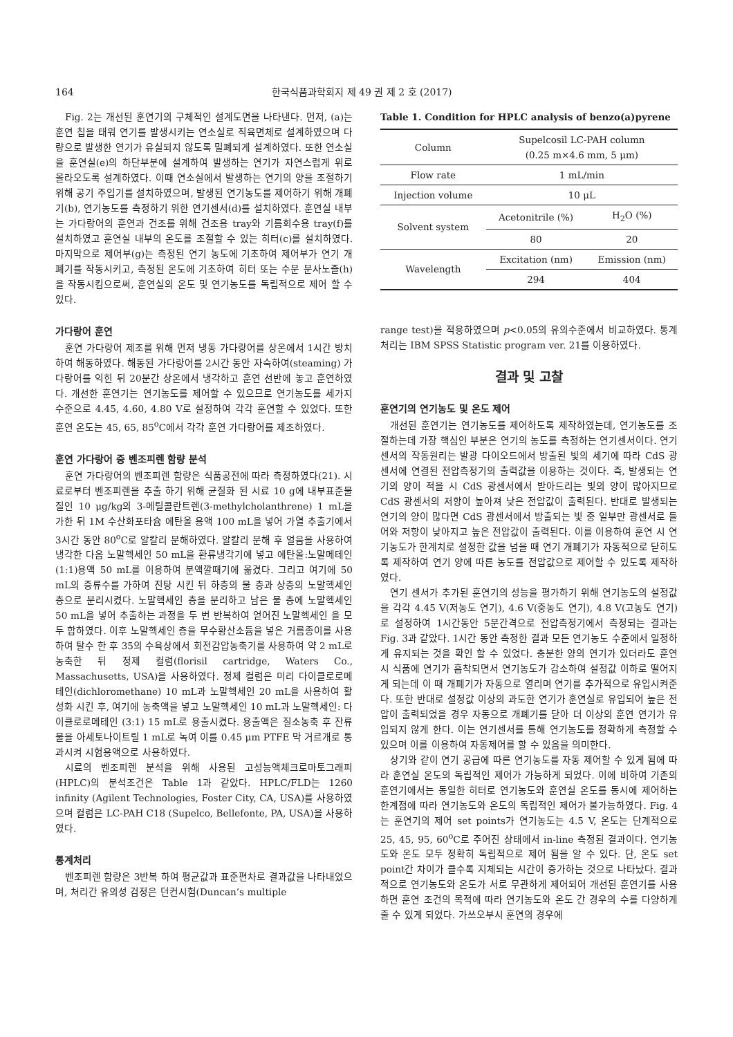164 한국식품과학회지 제 49 권 제 2 호 (2017)
Fig. 2는 개선된 훈연기의 구체적인 설계도면을 나타낸다. 먼저, (a)는 훈연 칩을 태워 연기를 발생시키는 연소실로 직육면체로 설계하였으며 다량으로 발생한 연기가 유실되지 않도록 밀폐되게 설계하였다. 또한 연소실을 훈연실(e)의 하단부분에 설계하여 발생하는 연기가 자연스럽게 위로 올라오도록 설계하였다. 이때 연소실에서 발생하는 연기의 양을 조절하기 위해 공기 주입기를 설치하였으며, 발생된 연기농도를 제어하기 위해 개폐기(b), 연기농도를 측정하기 위한 연기센서(d)를 설치하였다. 훈연실 내부는 가다랑어의 훈연과 건조를 위해 건조용 tray와 기름회수용 tray(f)를 설치하였고 훈연실 내부의 온도를 조절할 수 있는 히터(c)를 설치하였다. 마지막으로 제어부(g)는 측정된 연기 농도에 기초하여 제어부가 연기 개폐기를 작동시키고, 측정된 온도에 기초하여 히터 또는 수분 분사노즐(h)을 작동시킴으로써, 훈연실의 온도 및 연기농도를 독립적으로 제어 할 수 있다.
가다랑어 훈연
훈연 가다랑어 제조를 위해 먼저 냉동 가다랑어를 상온에서 1시간 방치하여 해동하였다. 해동된 가다랑어를 2시간 동안 자숙하여(steaming) 가다랑어를 익힌 뒤 20분간 상온에서 냉각하고 훈연 선반에 놓고 훈연하였다. 개선한 훈연기는 연기농도를 제어할 수 있으므로 연기농도를 세가지 수준으로 4.45, 4.60, 4.80 V로 설정하여 각각 훈연할 수 있었다. 또한 훈연 온도는 45, 65, 85<sup>o</sup>C에서 각각 훈연 가다랑어를 제조하였다.
훈연 가다랑어 중 벤조피렌 함량 분석
훈연 가다랑어의 벤조피렌 함량은 식품공전에 따라 측정하였다(21). 시료로부터 벤조피렌을 추출 하기 위해 균질화 된 시료 10 g에 내부표준물질인 10 μg/kg의 3-메틸콜란트렌(3-methylcholanthrene) 1 mL을 가한 뒤 1M 수산화포타슘 에탄올 용액 100 mL을 넣어 가열 추출기에서 3시간 동안 80<sup>o</sup>C로 알칼리 분해하였다. 알칼리 분해 후 얼음을 사용하여 냉각한 다음 노말헥세인 50 mL을 환류냉각기에 넣고 에탄올:노말메테인(1:1)용액 50 mL를 이용하여 분액깔때기에 옮겼다. 그리고 여기에 50 mL의 증류수를 가하여 진탕 시킨 뒤 하층의 물 층과 상층의 노말헥세인 층으로 분리시켰다. 노말헥세인 층을 분리하고 남은 물 층에 노말헥세인 50 mL을 넣어 추출하는 과정을 두 번 반복하여 얻어진 노말헥세인 을 모두 합하였다. 이후 노말헥세인 층을 무수황산소듐을 넣은 거름종이를 사용하여 탈수 한 후 35의 수욕상에서 회전감압농축기를 사용하여 약 2 mL로 농축한 뒤 정제 컬럼(florisil cartridge, Waters Co., Massachusetts, USA)을 사용하였다. 정제 컬럼은 미리 다이클로로메테인(dichloromethane) 10 mL과 노말헥세인 20 mL을 사용하여 활성화 시킨 후, 여기에 농축액을 넣고 노말헥세인 10 mL과 노말헥세인: 다이클로로메테인 (3:1) 15 mL로 용출시켰다. 용출액은 질소농축 후 잔류물을 아세토나이트릴 1 mL로 녹여 이를 0.45 μm PTFE 막 거르개로 통과시켜 시험용액으로 사용하였다.
시료의 벤조피렌 분석을 위해 사용된 고성능액체크로마토그래피(HPLC)의 분석조건은 Table 1과 같았다. HPLC/FLD는 1260 infinity (Agilent Technologies, Foster City, CA, USA)를 사용하였으며 컬럼은 LC-PAH C18 (Supelco, Bellefonte, PA, USA)을 사용하였다.
통계처리
벤조피렌 함량은 3반복 하여 평균값과 표준편차로 결과값을 나타내었으며, 처리간 유의성 검정은 던컨시험(Duncan’s multiple
Table 1. Condition for HPLC analysis of benzo(a)pyrene
| Column | Supelcosil LC-PAH column (0.25 m×4.6 mm, 5 μm) | |
| Flow rate | 1 mL/min | |
| Injection volume | 10 μL | |
| Solvent system | Acetonitrile (%) | H<sub>2</sub>O (%) |
| | 80 | 20 |
| Wavelength | Excitation (nm) | Emission (nm) |
| | 294 | 404 |
range test)을 적용하였으며 p<0.05의 유의수준에서 비교하였다. 통계처리는 IBM SPSS Statistic program ver. 21를 이용하였다.
결과 및 고찰
훈연기의 연기농도 및 온도 제어
개선된 훈연기는 연기농도를 제어하도록 제작하였는데, 연기농도를 조절하는데 가장 핵심인 부분은 연기의 농도를 측정하는 연기센서이다. 연기 센서의 작동원리는 발광 다이오드에서 방출된 빛의 세기에 따라 CdS 광센서에 연결된 전압측정기의 출력값을 이용하는 것이다. 즉, 발생되는 연기의 양이 적을 시 CdS 광센서에서 받아드리는 빛의 양이 많아지므로 CdS 광센서의 저항이 높아져 낮은 전압값이 출력된다. 반대로 발생되는 연기의 양이 많다면 CdS 광센서에서 방출되는 빛 중 일부만 광센서로 들어와 저항이 낮아지고 높은 전압값이 출력된다. 이를 이용하여 훈연 시 연기농도가 한계치로 설정한 값을 넘을 때 연기 개폐기가 자동적으로 닫히도록 제작하여 연기 양에 따른 농도를 전압값으로 제어할 수 있도록 제작하였다.
연기 센서가 추가된 훈연기의 성능을 평가하기 위해 연기농도의 설정값을 각각 4.45 V(저농도 연기), 4.6 V(중농도 연기), 4.8 V(고농도 연기)로 설정하여 1시간동안 5분간격으로 전압측정기에서 측정되는 결과는 Fig. 3과 같았다. 1시간 동안 측정한 결과 모든 연기농도 수준에서 일정하게 유지되는 것을 확인 할 수 있었다. 충분한 양의 연기가 있더라도 훈연 시 식품에 연기가 흡착되면서 연기농도가 감소하여 설정값 이하로 떨어지게 되는데 이 때 개폐기가 자동으로 열리며 연기를 추가적으로 유입시켜준다. 또한 반대로 설정값 이상의 과도한 연기가 훈연실로 유입되어 높은 전압이 출력되었을 경우 자동으로 개폐기를 닫아 더 이상의 훈연 연기가 유입되지 않게 한다. 이는 연기센서를 통해 연기농도를 정확하게 측정할 수 있으며 이를 이용하여 자동제어를 할 수 있음을 의미한다.
상기와 같이 연기 공급에 따른 연기농도를 자동 제어할 수 있게 됨에 따라 훈연실 온도의 독립적인 제어가 가능하게 되었다. 이에 비하여 기존의 훈연기에서는 동일한 히터로 연기농도와 훈연실 온도를 동시에 제어하는 한계점에 따라 연기농도와 온도의 독립적인 제어가 불가능하였다. Fig. 4는 훈연기의 제어 set points가 연기농도는 4.5 V, 온도는 단계적으로 25, 45, 95, 60<sup>o</sup>C로 주어진 상태에서 in-line 측정된 결과이다. 연기농도와 온도 모두 정확히 독립적으로 제어 됨을 알 수 있다. 단, 온도 set point간 차이가 클수록 지체되는 시간이 증가하는 것으로 나타났다. 결과적으로 연기농도와 온도가 서로 무관하게 제어되어 개선된 훈연기를 사용하면 훈연 조건의 목적에 따라 연기농도와 온도 간 경우의 수를 다양하게 줄 수 있게 되었다. 가쓰오부시 훈연의 경우에